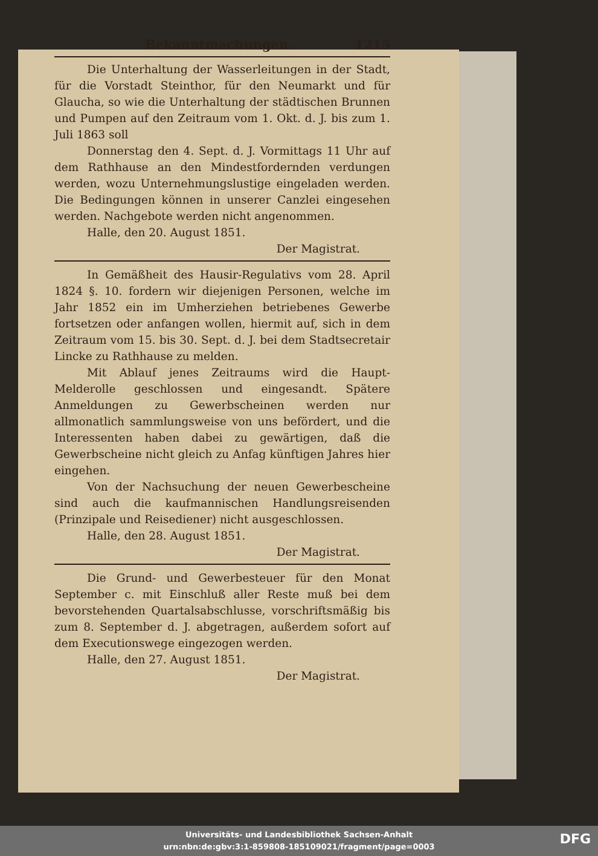Bekanntmachungen. 1215
Die Unterhaltung der Wasserleitungen in der Stadt, für die Vorstadt Steinthor, für den Neumarkt und für Glaucha, so wie die Unterhaltung der städtischen Brunnen und Pumpen auf den Zeitraum vom 1. Okt. d. J. bis zum 1. Juli 1863 soll
Donnerstag den 4. Sept. d. J. Vormittags 11 Uhr auf dem Rathhause an den Mindestfordernden verdungen werden, wozu Unternehmungslustige eingeladen werden. Die Bedingungen können in unserer Canzlei eingesehen werden. Nachgebote werden nicht angenommen.
Halle, den 20. August 1851.
Der Magistrat.
In Gemäßheit des Hausir-Regulativs vom 28. April 1824 §. 10. fordern wir diejenigen Personen, welche im Jahr 1852 ein im Umherziehen betriebenes Gewerbe fortsetzen oder anfangen wollen, hiermit auf, sich in dem Zeitraum vom 15. bis 30. Sept. d. J. bei dem Stadtsecretair Lincke zu Rathhause zu melden.
Mit Ablauf jenes Zeitraums wird die Haupt-Melderolle geschlossen und eingesandt. Spätere Anmeldungen zu Gewerbscheinen werden nur allmonatlich sammlungsweise von uns befördert, und die Interessenten haben dabei zu gewärtigen, daß die Gewerbscheine nicht gleich zu Anfag künftigen Jahres hier eingehen.
Von der Nachsuchung der neuen Gewerbescheine sind auch die kaufmannischen Handlungsreisenden (Prinzipale und Reisediener) nicht ausgeschlossen.
Halle, den 28. August 1851.
Der Magistrat.
Die Grund- und Gewerbesteuer für den Monat September c. mit Einschluß aller Reste muß bei dem bevorstehenden Quartalsabschlusse, vorschriftsmäßig bis zum 8. September d. J. abgetragen, außerdem sofort auf dem Executionswege eingezogen werden.
Halle, den 27. August 1851.
Der Magistrat.
Universitäts- und Landesbibliothek Sachsen-Anhalt
urn:nbn:de:gbv:3:1-859808-185109021/fragment/page=0003
DFG